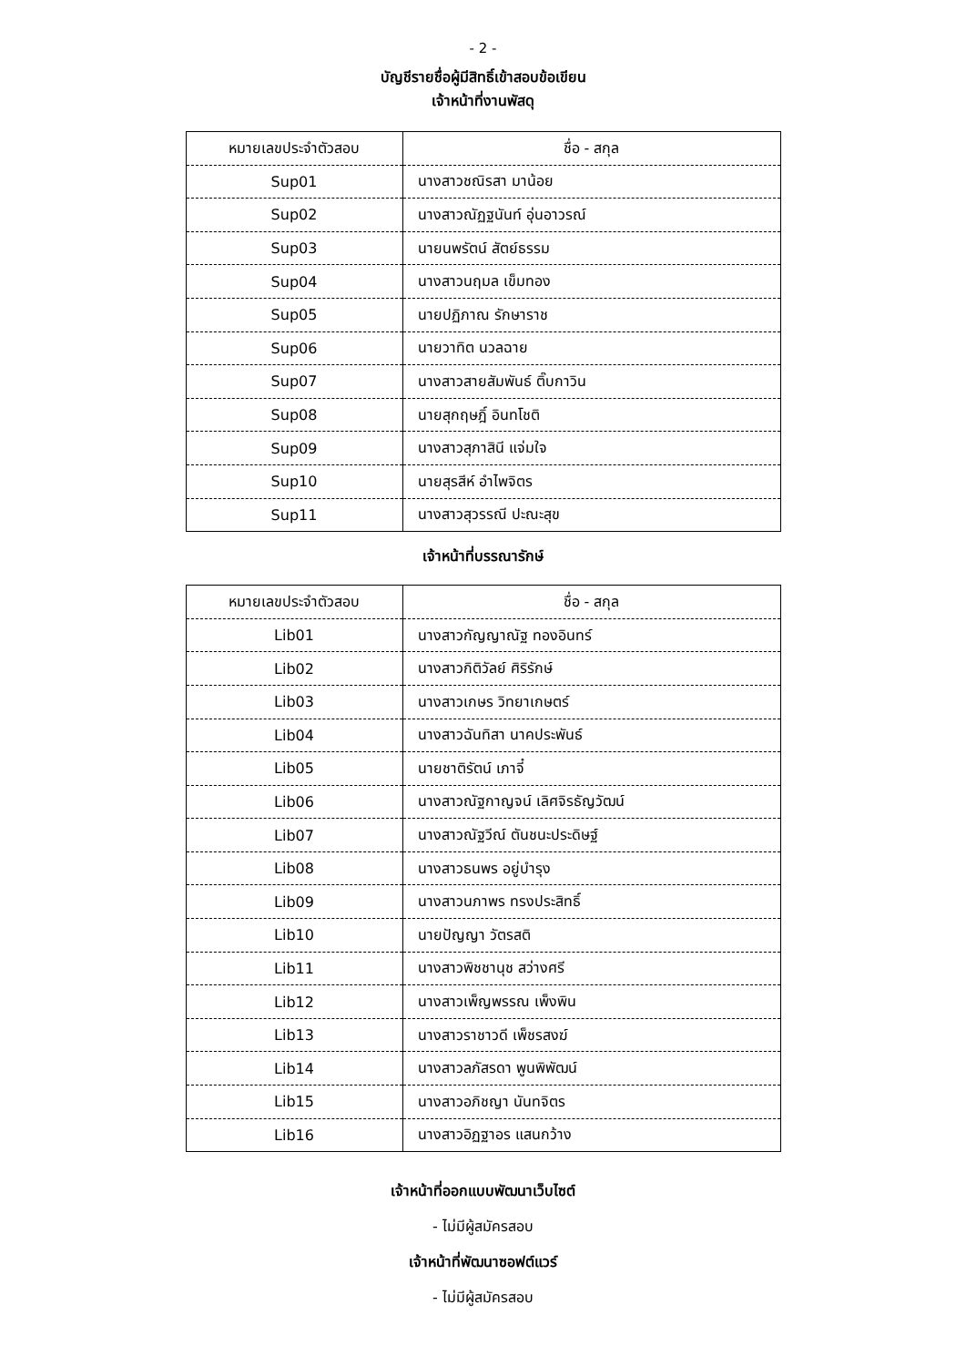- 2 -
บัญชีรายชื่อผู้มีสิทธิ์เข้าสอบข้อเขียน
เจ้าหน้าที่งานพัสดุ
| หมายเลขประจำตัวสอบ | ชื่อ - สกุล |
| --- | --- |
| Sup01 | นางสาวชณิรสา มาน้อย |
| Sup02 | นางสาวณัฏฐนันท์ อุ่นอาวรณ์ |
| Sup03 | นายนพรัตน์ สัตย์ธรรม |
| Sup04 | นางสาวนฤมล เข็มทอง |
| Sup05 | นายปฏิภาณ รักษาราช |
| Sup06 | นายวาทิต นวลฉาย |
| Sup07 | นางสาวสายสัมพันธ์ ติ๊บกาวิน |
| Sup08 | นายสุกฤษฎิ์ อินทโชติ |
| Sup09 | นางสาวสุภาสินี แจ่มใจ |
| Sup10 | นายสุรสีห์ อำไพจิตร |
| Sup11 | นางสาวสุวรรณี ปะณะสุข |
เจ้าหน้าที่บรรณารักษ์
| หมายเลขประจำตัวสอบ | ชื่อ - สกุล |
| --- | --- |
| Lib01 | นางสาวกัญญาณัฐ ทองอินทร์ |
| Lib02 | นางสาวกิติวัลย์ ศิริรักษ์ |
| Lib03 | นางสาวเกษร วิทยาเกษตร์ |
| Lib04 | นางสาวฉันทิสา นาคประพันธ์ |
| Lib05 | นายชาติรัตน์ เภาจี๋ |
| Lib06 | นางสาวณัฐกาญจน์ เลิศจิรธัญวัฒน์ |
| Lib07 | นางสาวณัฐวีณ์ ตันชนะประดิษฐ์ |
| Lib08 | นางสาวธนพร อยู่บำรุง |
| Lib09 | นางสาวนภาพร ทรงประสิทธิ์ |
| Lib10 | นายปัญญา วัตรสติ |
| Lib11 | นางสาวพิชชานุช สว่างศรี |
| Lib12 | นางสาวเพ็ญพรรณ เพ็งพิน |
| Lib13 | นางสาวราชาวดี เพ็ชรสงฆ์ |
| Lib14 | นางสาวลภัสรดา พูนพิพัฒน์ |
| Lib15 | นางสาวอภิชญา นันทจิตร |
| Lib16 | นางสาวอิฏฐาอร แสนกว้าง |
เจ้าหน้าที่ออกแบบพัฒนาเว็บไซต์
- ไม่มีผู้สมัครสอบ
เจ้าหน้าที่พัฒนาซอฟต์แวร์
- ไม่มีผู้สมัครสอบ